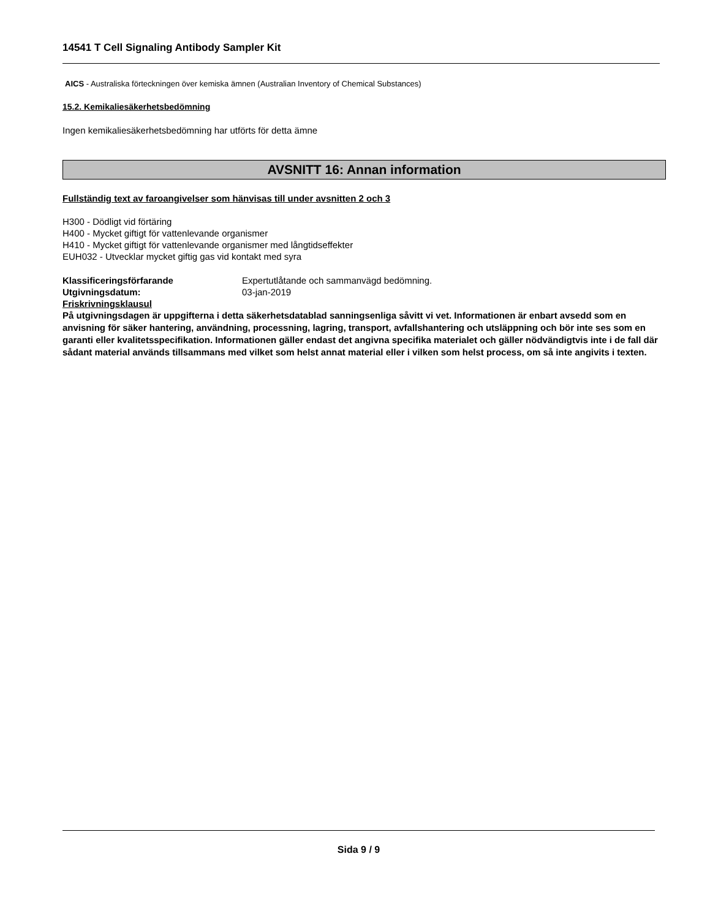14541 T Cell Signaling Antibody Sampler Kit
AICS - Australiska förteckningen över kemiska ämnen (Australian Inventory of Chemical Substances)
15.2. Kemikaliesäkerhetsbedömning
Ingen kemikaliesäkerhetsbedömning har utförts för detta ämne
AVSNITT 16: Annan information
Fullständig text av faroangivelser som hänvisas till under avsnitten 2 och 3
H300 - Dödligt vid förtäring
H400 - Mycket giftigt för vattenlevande organismer
H410 - Mycket giftigt för vattenlevande organismer med långtidseffekter
EUH032 - Utvecklar mycket giftig gas vid kontakt med syra
Klassificeringsförfarande Expertutlåtande och sammanvägd bedömning.
Utgivningsdatum: 03-jan-2019
Friskrivningsklausul
På utgivningsdagen är uppgifterna i detta säkerhetsdatablad sanningsenliga såvitt vi vet. Informationen är enbart avsedd som en anvisning för säker hantering, användning, processning, lagring, transport, avfallshantering och utsläppning och bör inte ses som en garanti eller kvalitetsspecifikation. Informationen gäller endast det angivna specifika materialet och gäller nödvändigtvis inte i de fall där sådant material används tillsammans med vilket som helst annat material eller i vilken som helst process, om så inte angivits i texten.
Sida 9 / 9